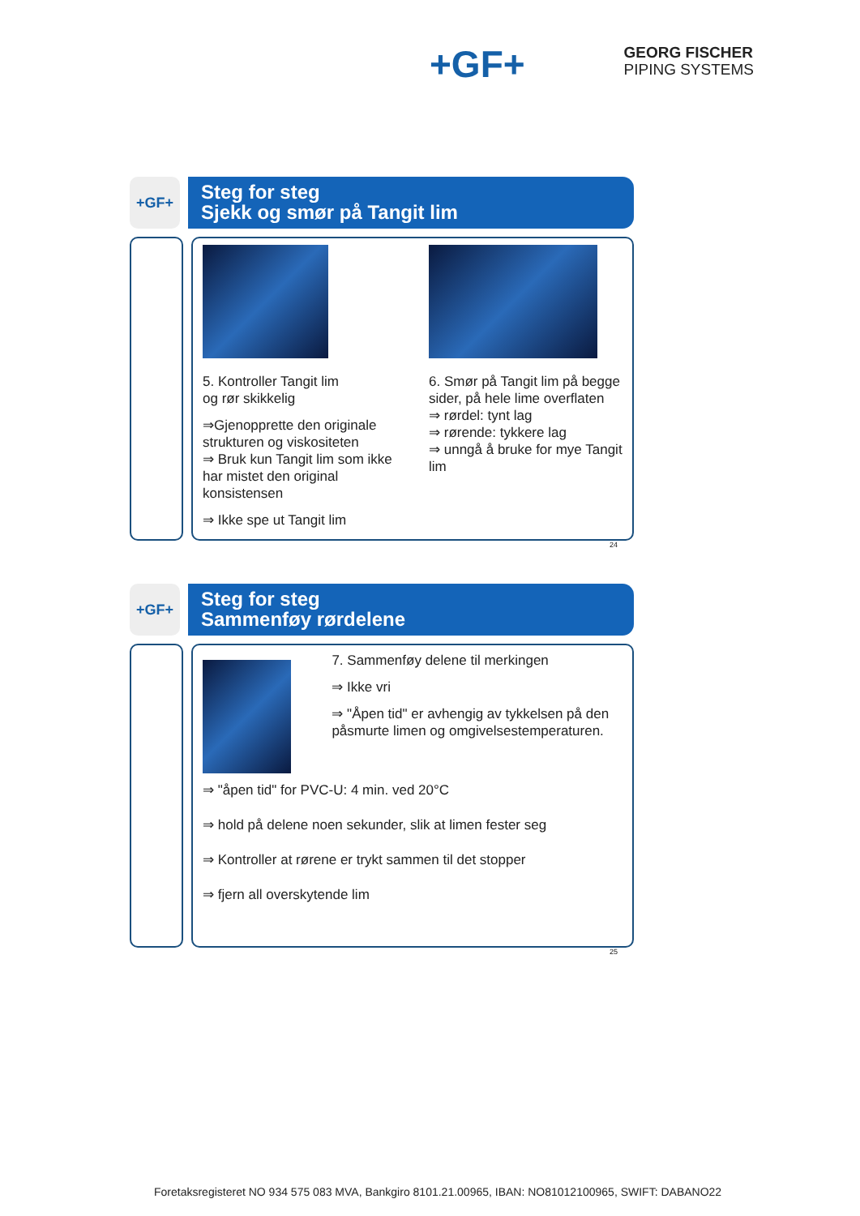+GF+
GEORG FISCHER
PIPING SYSTEMS
+GF+
Steg for steg
Sjekk og smør på Tangit lim
5. Kontroller Tangit lim
og rør skikkelig
⇒Gjenopprette den originale strukturen og viskositeten
⇒ Bruk kun Tangit lim som ikke har mistet den original konsistensen
⇒ Ikke spe ut Tangit lim
6. Smør på Tangit lim på begge sider, på hele lime overflaten
⇒ rørdel: tynt lag
⇒ rørende: tykkere lag
⇒ unngå å bruke for mye Tangit lim
24
+GF+
Steg for steg
Sammenføy rørdelene
7. Sammenføy delene til merkingen
⇒ Ikke vri
⇒ "Åpen tid" er avhengig av tykkelsen på den påsmurte limen og omgivelsestemperaturen.
⇒ "åpen tid" for PVC-U: 4 min. ved 20°C
⇒ hold på delene noen sekunder, slik at limen fester seg
⇒ Kontroller at rørene er trykt sammen til det stopper
⇒ fjern all overskytende lim
25
Foretaksregisteret NO 934 575 083 MVA, Bankgiro 8101.21.00965, IBAN: NO81012100965, SWIFT: DABANO22